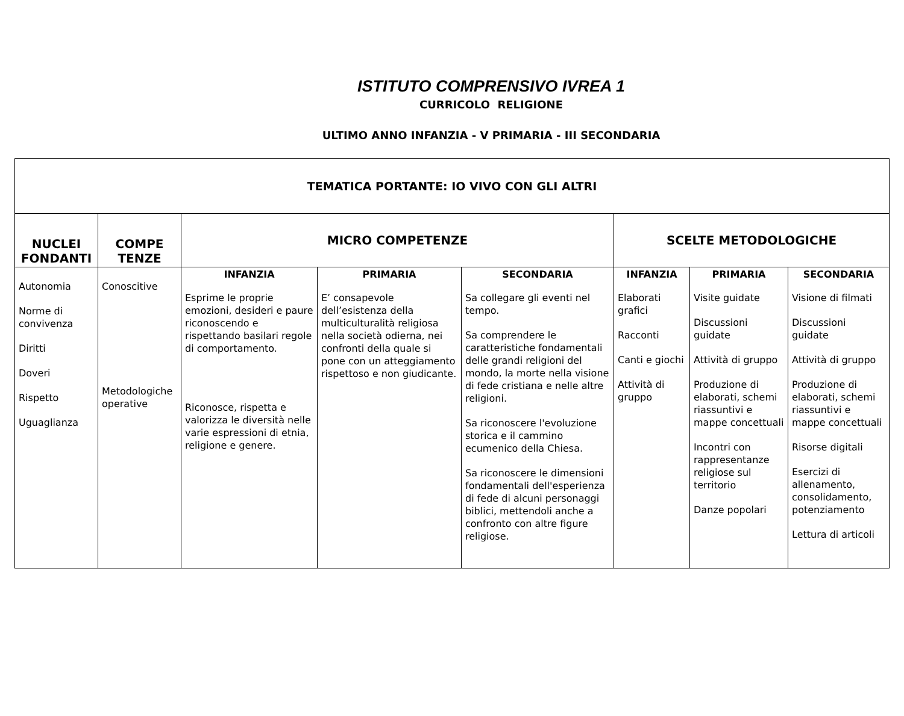ISTITUTO COMPRENSIVO IVREA 1
CURRICOLO RELIGIONE
ULTIMO ANNO INFANZIA - V PRIMARIA - III SECONDARIA
| TEMATICA PORTANTE: IO VIVO CON GLI ALTRI | | | | | | | |
| NUCLEI FONDANTI | COMPE TENZE | MICRO COMPETENZE | | | SCELTE METODOLOGICHE | | |
| Autonomia Norme di convivenza Diritti Doveri Rispetto Uguaglianza | Conoscitive Metodologiche operative | INFANZIA Esprime le proprie emozioni, desideri e paure riconoscendo e rispettando basilari regole di comportamento. Riconosce, rispetta e valorizza le diversità nelle varie espressioni di etnia, religione e genere. | PRIMARIA E’ consapevole dell’esistenza della multiculturalità religiosa nella società odierna, nei confronti della quale si pone con un atteggiamento rispettoso e non giudicante. | SECONDARIA Sa collegare gli eventi nel tempo. Sa comprendere le caratteristiche fondamentali delle grandi religioni del mondo, la morte nella visione di fede cristiana e nelle altre religioni. Sa riconoscere l'evoluzione storica e il cammino ecumenico della Chiesa. Sa riconoscere le dimensioni fondamentali dell'esperienza di fede di alcuni personaggi biblici, mettendoli anche a confronto con altre figure religiose. | INFANZIA Elaborati grafici Racconti Canti e giochi Attività di gruppo | PRIMARIA Visite guidate Discussioni guidate Attività di gruppo Produzione di elaborati, schemi riassuntivi e mappe concettuali Incontri con rappresentanze religiose sul territorio Danze popolari | SECONDARIA Visione di filmati Discussioni guidate Attività di gruppo Produzione di elaborati, schemi riassuntivi e mappe concettuali Risorse digitali Esercizi di allenamento, consolidamento, potenziamento Lettura di articoli |